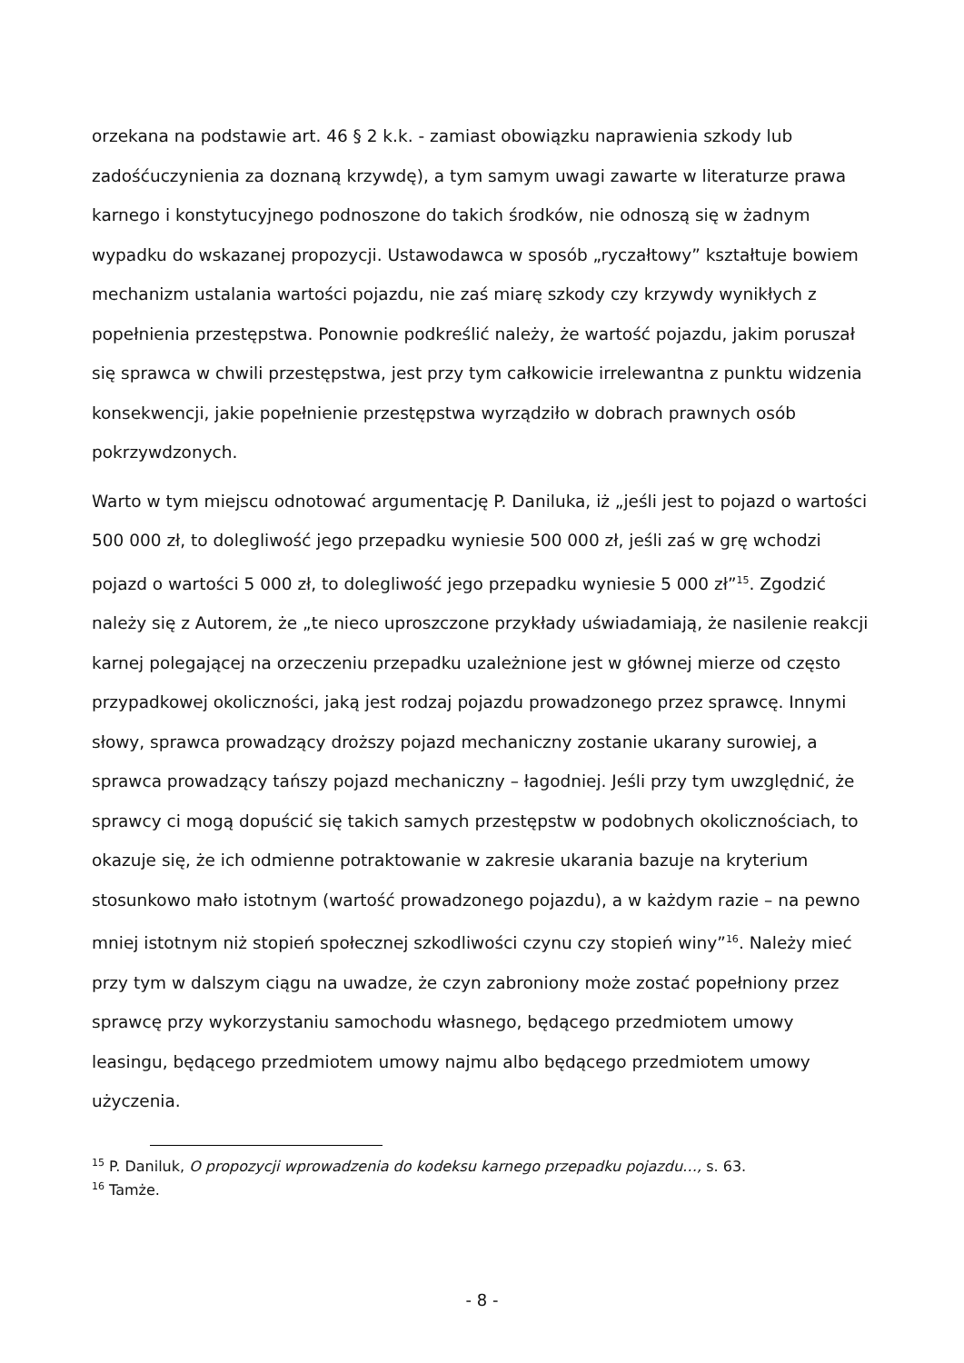orzekana na podstawie art. 46 § 2 k.k. - zamiast obowiązku naprawienia szkody lub zadośćuczynienia za doznaną krzywdę), a tym samym uwagi zawarte w literaturze prawa karnego i konstytucyjnego podnoszone do takich środków, nie odnoszą się w żadnym wypadku do wskazanej propozycji. Ustawodawca w sposób „ryczałtowy” kształtuje bowiem mechanizm ustalania wartości pojazdu, nie zaś miarę szkody czy krzywdy wynikłych z popełnienia przestępstwa. Ponownie podkreślić należy, że wartość pojazdu, jakim poruszał się sprawca w chwili przestępstwa, jest przy tym całkowicie irrelewantna z punktu widzenia konsekwencji, jakie popełnienie przestępstwa wyrządziło w dobrach prawnych osób pokrzywdzonych.
Warto w tym miejscu odnotować argumentację P. Daniluka, iż „jeśli jest to pojazd o wartości 500 000 zł, to dolegliwość jego przepadku wyniesie 500 000 zł, jeśli zaś w grę wchodzi pojazd o wartości 5 000 zł, to dolegliwość jego przepadku wyniesie 5 000 zł”<sup>15</sup>. Zgodzić należy się z Autorem, że „te nieco uproszczone przykłady uświadamiają, że nasilenie reakcji karnej polegającej na orzeczeniu przepadku uzależnione jest w głównej mierze od często przypadkowej okoliczności, jaką jest rodzaj pojazdu prowadzonego przez sprawcę. Innymi słowy, sprawca prowadzący droższy pojazd mechaniczny zostanie ukarany surowiej, a sprawca prowadzący tańszy pojazd mechaniczny – łagodniej. Jeśli przy tym uwzględnić, że sprawcy ci mogą dopuścić się takich samych przestępstw w podobnych okolicznościach, to okazuje się, że ich odmienne potraktowanie w zakresie ukarania bazuje na kryterium stosunkowo mało istotnym (wartość prowadzonego pojazdu), a w każdym razie – na pewno mniej istotnym niż stopień społecznej szkodliwości czynu czy stopień winy”<sup>16</sup>. Należy mieć przy tym w dalszym ciągu na uwadze, że czyn zabroniony może zostać popełniony przez sprawcę przy wykorzystaniu samochodu własnego, będącego przedmiotem umowy leasingu, będącego przedmiotem umowy najmu albo będącego przedmiotem umowy użyczenia.
<sup>15</sup> P. Daniluk, O propozycji wprowadzenia do kodeksu karnego przepadku pojazdu…, s. 63.
<sup>16</sup> Tamże.
- 8 -